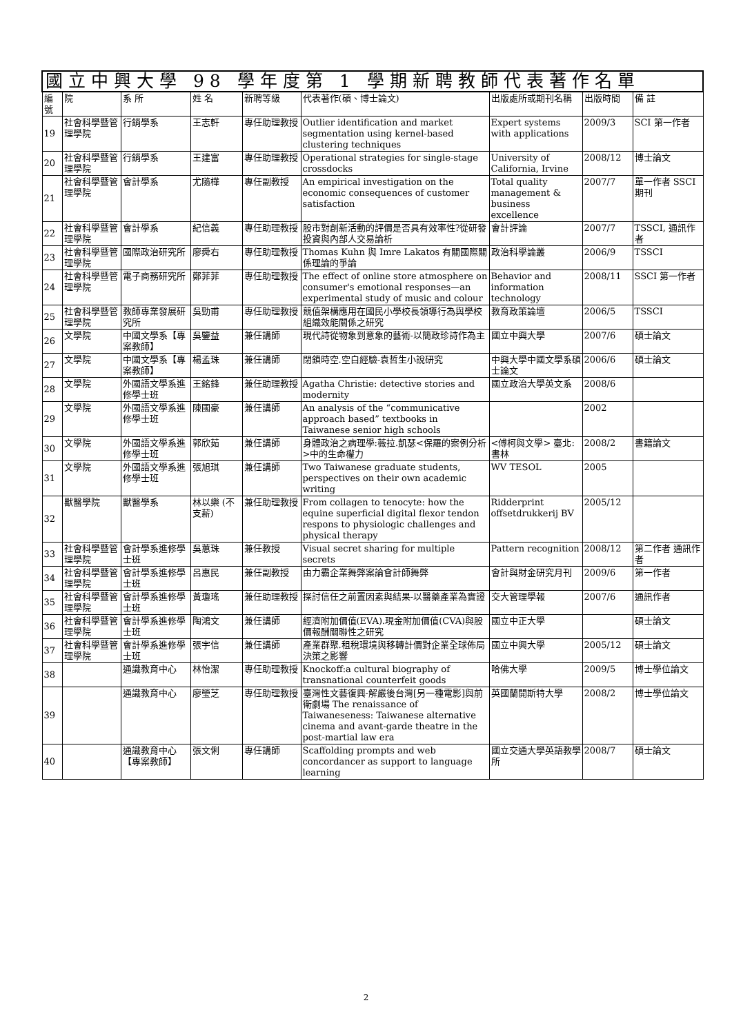| 國立中興大學 98 學年度第 1 學期新聘教師代表著作名單 | | | | | | | | |
| --- | --- | --- | --- | --- | --- | --- | --- | --- |
| 編號 | 院 | 系 所 | 姓 名 | 新聘等級 | 代表著作(碩、博士論文) | 出版處所或期刊名稱 | 出版時間 | 備 註 |
| 19 | 社會科學暨管理學院 | 行銷學系 | 王志軒 | 專任助理教授 | Outlier identification and market segmentation using kernel-based clustering techniques | Expert systems with applications | 2009/3 | SCI 第一作者 |
| 20 | 社會科學暨管理學院 | 行銷學系 | 王建富 | 專任助理教授 | Operational strategies for single-stage crossdocks | University of California, Irvine | 2008/12 | 博士論文 |
| 21 | 社會科學暨管理學院 | 會計學系 | 尤隨樺 | 專任副教授 | An empirical investigation on the economic consequences of customer satisfaction | Total quality management & business excellence | 2007/7 | 單一作者 SSCI 期刊 |
| 22 | 社會科學暨管理學院 | 會計學系 | 紀信義 | 專任助理教授 | 股市對創新活動的評價是否具有效率性?從研發投資與內部人交易論析 | 會計評論 | 2007/7 | TSSCI, 通訊作者 |
| 23 | 社會科學暨管理學院 | 國際政治研究所 | 廖舜右 | 專任助理教授 | Thomas Kuhn 與 Imre Lakatos 有關國際關係理論的爭論 | 政治科學論叢 | 2006/9 | TSSCI |
| 24 | 社會科學暨管理學院 | 電子商務研究所 | 鄭菲菲 | 專任助理教授 | The effect of online store atmosphere on consumer's emotional responses—an experimental study of music and colour | Behavior and information technology | 2008/11 | SSCI 第一作者 |
| 25 | 社會科學暨管理學院 | 教師專業發展研究所 | 吳勁甫 | 專任助理教授 | 競值架構應用在國民小學校長領導行為與學校組織效能關係之研究 | 教育政策論壇 | 2006/5 | TSSCI |
| 26 | 文學院 | 中國文學系【專案教師】 | 吳鑒益 | 兼任講師 | 現代詩從物象到意象的藝術-以簡政珍詩作為主 | 國立中興大學 | 2007/6 | 碩士論文 |
| 27 | 文學院 | 中國文學系【專案教師】 | 楊孟珠 | 兼任講師 | 閉鎖時空.空白經驗-袁哲生小說研究 | 中興大學中國文學系碩士論文 | 2006/6 | 碩士論文 |
| 28 | 文學院 | 外國語文學系進修學士班 | 王銘鋒 | 兼任助理教授 | Agatha Christie: detective stories and modernity | 國立政治大學英文系 | 2008/6 | |
| 29 | 文學院 | 外國語文學系進修學士班 | 陳國豪 | 兼任講師 | An analysis of the “communicative approach based” textbooks in Taiwanese senior high schools | | 2002 | |
| 30 | 文學院 | 外國語文學系進修學士班 | 郭欣茹 | 兼任講師 | 身體政治之病理學:薇拉.凱瑟<保羅的案例分析>中的生命權力 | <傅柯與文學> 臺北:書林 | 2008/2 | 書籍論文 |
| 31 | 文學院 | 外國語文學系進修學士班 | 張旭琪 | 兼任講師 | Two Taiwanese graduate students, perspectives on their own academic writing | WV TESOL | 2005 | |
| 32 | 獸醫學院 | 獸醫學系 | 林以樂 (不支薪) | 兼任助理教授 | From collagen to tenocyte: how the equine superficial digital flexor tendon respons to physiologic challenges and physical therapy | Ridderprint offsetdrukkerij BV | 2005/12 | |
| 33 | 社會科學暨管理學院 | 會計學系進修學士班 | 吳蕙珠 | 兼任教授 | Visual secret sharing for multiple secrets | Pattern recognition | 2008/12 | 第二作者 通訊作者 |
| 34 | 社會科學暨管理學院 | 會計學系進修學士班 | 呂惠民 | 兼任副教授 | 由力霸企業舞弊案論會計師舞弊 | 會計與財金研究月刊 | 2009/6 | 第一作者 |
| 35 | 社會科學暨管理學院 | 會計學系進修學士班 | 黃瓊瑤 | 兼任助理教授 | 探討信任之前置因素與結果-以醫藥產業為實證 | 交大管理學報 | 2007/6 | 通訊作者 |
| 36 | 社會科學暨管理學院 | 會計學系進修學士班 | 陶鴻文 | 兼任講師 | 經濟附加價值(EVA).現金附加價值(CVA)與股價報酬關聯性之研究 | 國立中正大學 | | 碩士論文 |
| 37 | 社會科學暨管理學院 | 會計學系進修學士班 | 張宇信 | 兼任講師 | 產業群聚.租稅環境與移轉計價對企業全球佈局決策之影響 | 國立中興大學 | 2005/12 | 碩士論文 |
| 38 | | 通識教育中心 | 林怡潔 | 專任助理教授 | Knockoff:a cultural biography of transnational counterfeit goods | 哈佛大學 | 2009/5 | 博士學位論文 |
| 39 | | 通識教育中心 | 廖瑩芝 | 專任助理教授 | 臺灣性文藝復興-解嚴後台灣[另一種電影]與前衛劇場 The renaissance of Taiwaneseness: Taiwanese alternative cinema and avant-garde theatre in the post-martial law era | 英國蘭開斯特大學 | 2008/2 | 博士學位論文 |
| 40 | | 通識教育中心【專案教師】 | 張文俐 | 專任講師 | Scaffolding prompts and web concordancer as support to language learning | 國立交通大學英語教學所 | 2008/7 | 碩士論文 |
2